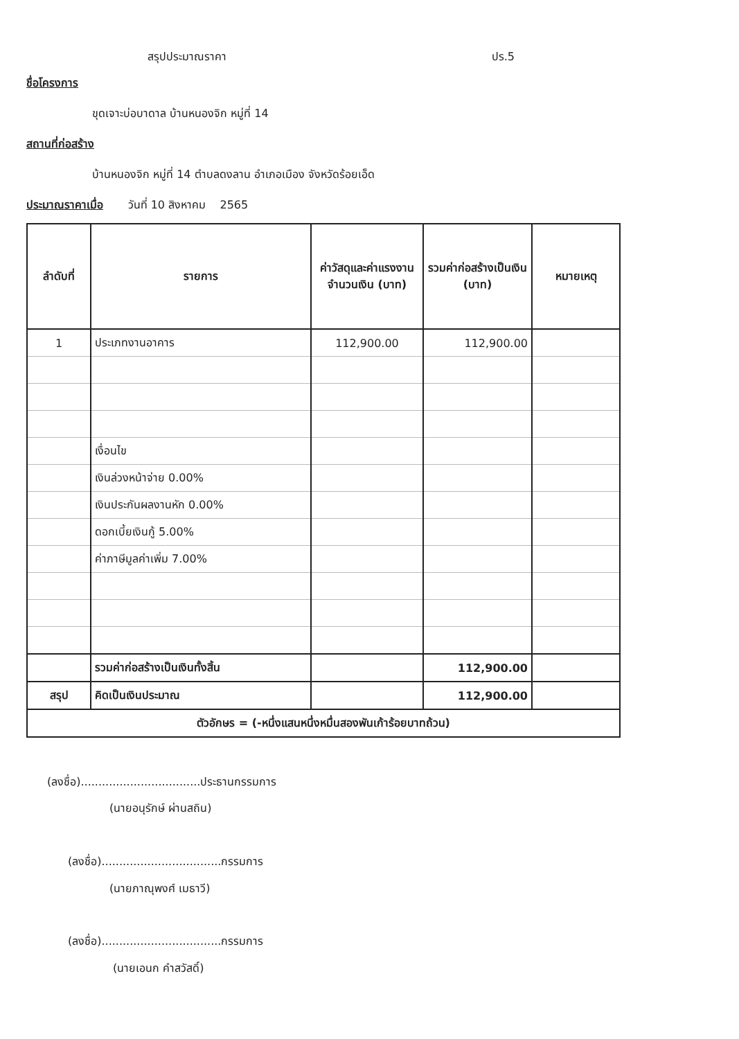สรุปประมาณราคา ปร.5
ชื่อโครงการ
ขุดเจาะบ่อบาดาล บ้านหนองจิก หมู่ที่ 14
สถานที่ก่อสร้าง
บ้านหนองจิก หมู่ที่ 14 ตำบลดงลาน อำเภอเมือง จังหวัดร้อยเอ็ด
ประมาณราคาเมื่อ วันที่ 10 สิงหาคม 2565
| ลำดับที่ | รายการ | ค่าวัสดุและค่าแรงงานจำนวนเงิน (บาท) | รวมค่าก่อสร้างเป็นเงิน (บาท) | หมายเหตุ |
| --- | --- | --- | --- | --- |
| 1 | ประเภทงานอาคาร | 112,900.00 | 112,900.00 | |
| | เงื่อนไข | | | |
| | เงินล่วงหน้าจ่าย 0.00% | | | |
| | เงินประกันผลงานหัก 0.00% | | | |
| | ดอกเบี้ยเงินกู้ 5.00% | | | |
| | ค่าภาษีมูลค่าเพิ่ม 7.00% | | | |
| | รวมค่าก่อสร้างเป็นเงินทั้งสิ้น | | 112,900.00 | |
| สรุป | คิดเป็นเงินประมาณ | | 112,900.00 | |
| ตัวอักษร = (-หนึ่งแสนหนึ่งหมื่นสองพันเก้าร้อยบาทถ้วน) | | | | |
(ลงชื่อ)..................................ประธานกรรมการ
(นายอนุรักษ์ ผ่านสถิน)
(ลงชื่อ)..................................กรรมการ
(นายภาณุพงศ์ เมธาวี)
(ลงชื่อ)..................................กรรมการ
(นายเอนก คำสวัสดิ์)